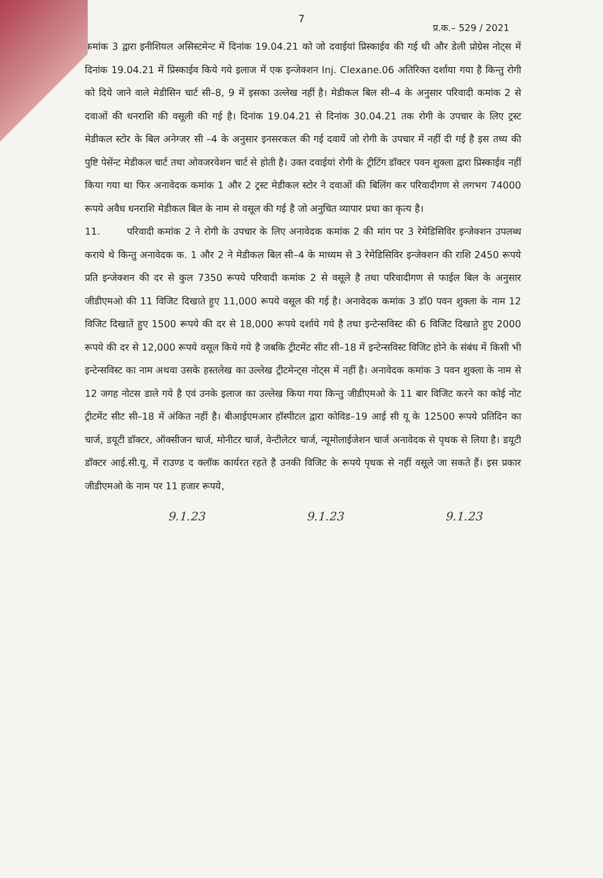7
प्र.क.– 529 / 2021
कमांक 3 द्वारा इनीशियल असिस्टमेन्ट में दिनांक 19.04.21 को जो दवाईयां प्रिस्काईव की गई थी और डेली प्रोग्रेस नोट्स में दिनांक 19.04.21 में प्रिस्काईव किये गये इलाज में एक इन्जेक्शन Inj. Clexane.06 अतिरिक्त दर्शाया गया है किन्तु रोगी को दिये जाने वाले मेडीसिन चार्ट सी–8, 9 में इसका उल्लेख नहीं है। मेडीकल बिल सी–4 के अनुसार परिवादी कमांक 2 से दवाओं की धनराशि की वसूली की गई है। दिनांक 19.04.21 से दिनांक 30.04.21 तक रोगी के उपचार के लिए ट्रस्ट मेडीकल स्टोर के बिल अनेग्जर सी –4 के अनुसार इनसरकल की गई दवायें जो रोगी के उपचार में नहीं दी गई है इस तथ्य की पुष्टि पेसेंन्ट मेडीकल चार्ट तथा ओवजरवेशन चार्ट से होती है। उक्त दवाईयां रोगी के ट्रीटिंग डॉक्टर पवन शुक्ला द्वारा प्रिस्काईव नहीं किया गया था फिर अनावेदक कमांक 1 और 2 ट्रस्ट मेडीकल स्टोर ने दवाओं की बिलिंग कर परिवादीगण से लगभग 74000 रूपये अवैध धनराशि मेडीकल बिल के नाम से वसूल की गई है जो अनुचित व्यापार प्रथा का कृत्य है।
11. परिवादी कमांक 2 ने रोगी के उपचार के लिए अनावेदक कमांक 2 की मांग पर 3 रेमेडिसिविर इन्जेक्शन उपलब्ध कराये थे किन्तु अनावेदक क. 1 और 2 ने मेडीकल बिल सी–4 के माध्यम से 3 रेमेडिसिविर इन्जेक्शन की राशि 2450 रूपये प्रति इन्जेक्शन की दर से कुल 7350 रूपये परिवादी कमांक 2 से वसूले है तथा परिवादीगण से फाईल बिल के अनुसार जीडीएमओ की 11 विजिट दिखाते हुए 11,000 रूपये वसूल की गई है। अनावेदक कमांक 3 डॉ0 पवन शुक्ला के नाम 12 विजिट दिखातें हुए 1500 रूपये की दर से 18,000 रूपये दर्शाये गये है तथा इन्टेन्सविस्ट की 6 विजिट दिखाते हुए 2000 रूपये की दर से 12,000 रूपये वसूल किये गये है जबकि ट्रीटमेंट सीट सी–18 में इन्टेन्सविस्ट विजिट होने के संबंध में किसी भी इन्टेन्सविस्ट का नाम अथवा उसके हस्तलेख का उल्लेख ट्रीटमेन्ट्स नोट्स में नहीं है। अनावेदक कमांक 3 पवन शुक्ला के नाम से 12 जगह नोटस डाले गये है एवं उनके इलाज का उल्लेख किया गया किन्तु जीडीएमओ के 11 बार विजिट करने का कोई नोट ट्रीटमेंट सीट सी–18 में अंकित नहीं है। बीआईएमआर हॉस्पीटल द्वारा कोविड–19 आई सी यू के 12500 रूपये प्रतिदिन का चार्ज, डयूटी डॉक्टर, ऑक्सीजन चार्ज, मोनीटर चार्ज, वेन्टीलेटर चार्ज, न्यूमोलाईजेशन चार्ज अनावेदक से पृथक से लिया है। डयूटी डॉक्टर आई.सी.यू. में राउण्ड द क्लॉक कार्यरत रहते है उनकी विजिट के रूपये पृथक से नहीं वसूले जा सकते हैं। इस प्रकार जीडीएमओ के नाम पर 11 हजार रूपये,
9.1.23 9.1.23 9.1.23